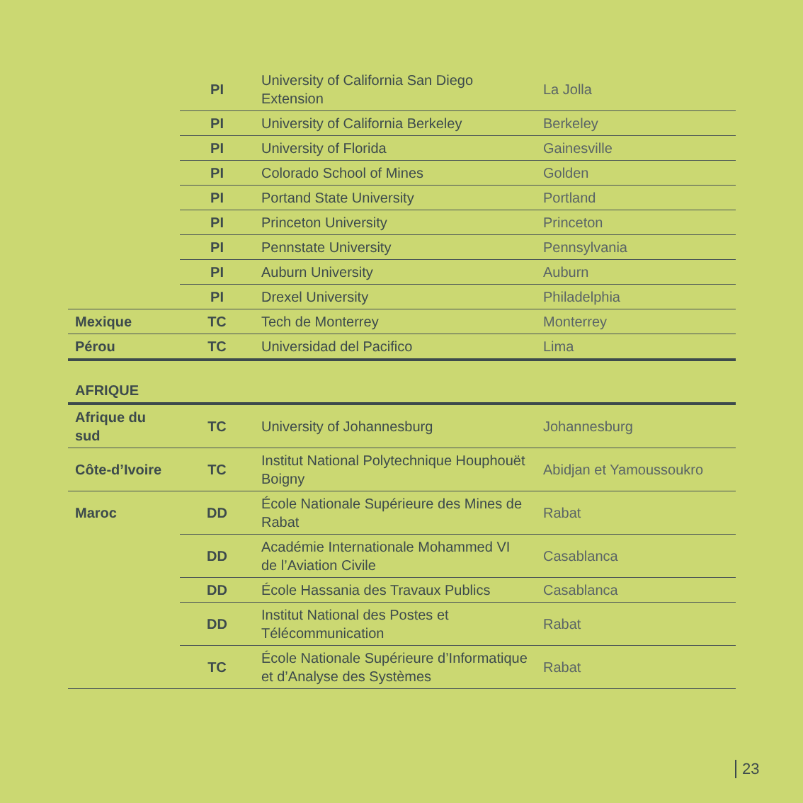| | PI | University of California San Diego Extension | La Jolla |
| | PI | University of California Berkeley | Berkeley |
| | PI | University of Florida | Gainesville |
| | PI | Colorado School of Mines | Golden |
| | PI | Portand State University | Portland |
| | PI | Princeton University | Princeton |
| | PI | Pennstate University | Pennsylvania |
| | PI | Auburn University | Auburn |
| | PI | Drexel University | Philadelphia |
| Mexique | TC | Tech de Monterrey | Monterrey |
| Pérou | TC | Universidad del Pacifico | Lima |
| AFRIQUE | | | |
| Afrique du sud | TC | University of Johannesburg | Johannesburg |
| Côte-d’Ivoire | TC | Institut National Polytechnique Houphouët Boigny | Abidjan et Yamoussoukro |
| Maroc | DD | École Nationale Supérieure des Mines de Rabat | Rabat |
| | DD | Académie Internationale Mohammed VI de l’Aviation Civile | Casablanca |
| | DD | École Hassania des Travaux Publics | Casablanca |
| | DD | Institut National des Postes et Télécommunication | Rabat |
| | TC | École Nationale Supérieure d’Informatique et d’Analyse des Systèmes | Rabat |
23